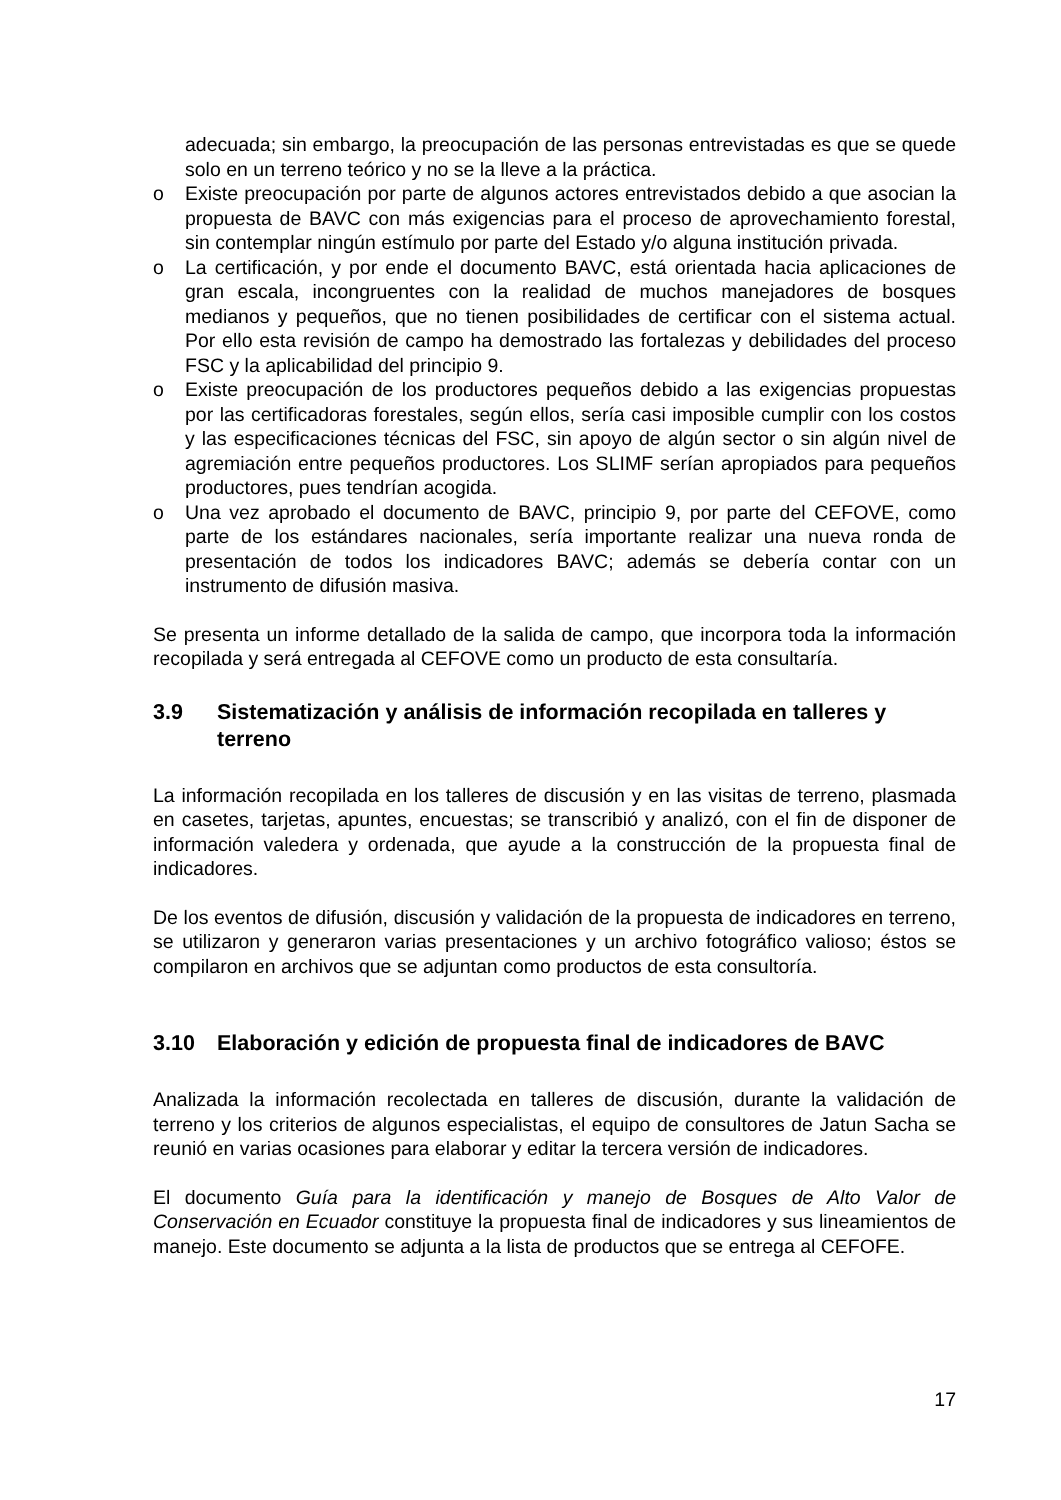adecuada; sin embargo, la preocupación de las personas entrevistadas es que se quede solo en un terreno teórico y no se la lleve a la práctica.
o Existe preocupación por parte de algunos actores entrevistados debido a que asocian la propuesta de BAVC con más exigencias para el proceso de aprovechamiento forestal, sin contemplar ningún estímulo por parte del Estado y/o alguna institución privada.
o La certificación, y por ende el documento BAVC, está orientada hacia aplicaciones de gran escala, incongruentes con la realidad de muchos manejadores de bosques medianos y pequeños, que no tienen posibilidades de certificar con el sistema actual. Por ello esta revisión de campo ha demostrado las fortalezas y debilidades del proceso FSC y la aplicabilidad del principio 9.
o Existe preocupación de los productores pequeños debido a las exigencias propuestas por las certificadoras forestales, según ellos, sería casi imposible cumplir con los costos y las especificaciones técnicas del FSC, sin apoyo de algún sector o sin algún nivel de agremiación entre pequeños productores. Los SLIMF serían apropiados para pequeños productores, pues tendrían acogida.
o Una vez aprobado el documento de BAVC, principio 9, por parte del CEFOVE, como parte de los estándares nacionales, sería importante realizar una nueva ronda de presentación de todos los indicadores BAVC; además se debería contar con un instrumento de difusión masiva.
Se presenta un informe detallado de la salida de campo, que incorpora toda la información recopilada y será entregada al CEFOVE como un producto de esta consultaría.
3.9 Sistematización y análisis de información recopilada en talleres y terreno
La información recopilada en los talleres de discusión y en las visitas de terreno, plasmada en casetes, tarjetas, apuntes, encuestas; se transcribió y analizó, con el fin de disponer de información valedera y ordenada, que ayude a la construcción de la propuesta final de indicadores.
De los eventos de difusión, discusión y validación de la propuesta de indicadores en terreno, se utilizaron y generaron varias presentaciones y un archivo fotográfico valioso; éstos se compilaron en archivos que se adjuntan como productos de esta consultoría.
3.10 Elaboración y edición de propuesta final de indicadores de BAVC
Analizada la información recolectada en talleres de discusión, durante la validación de terreno y los criterios de algunos especialistas, el equipo de consultores de Jatun Sacha se reunió en varias ocasiones para elaborar y editar la tercera versión de indicadores.
El documento Guía para la identificación y manejo de Bosques de Alto Valor de Conservación en Ecuador constituye la propuesta final de indicadores y sus lineamientos de manejo. Este documento se adjunta a la lista de productos que se entrega al CEFOFE.
17